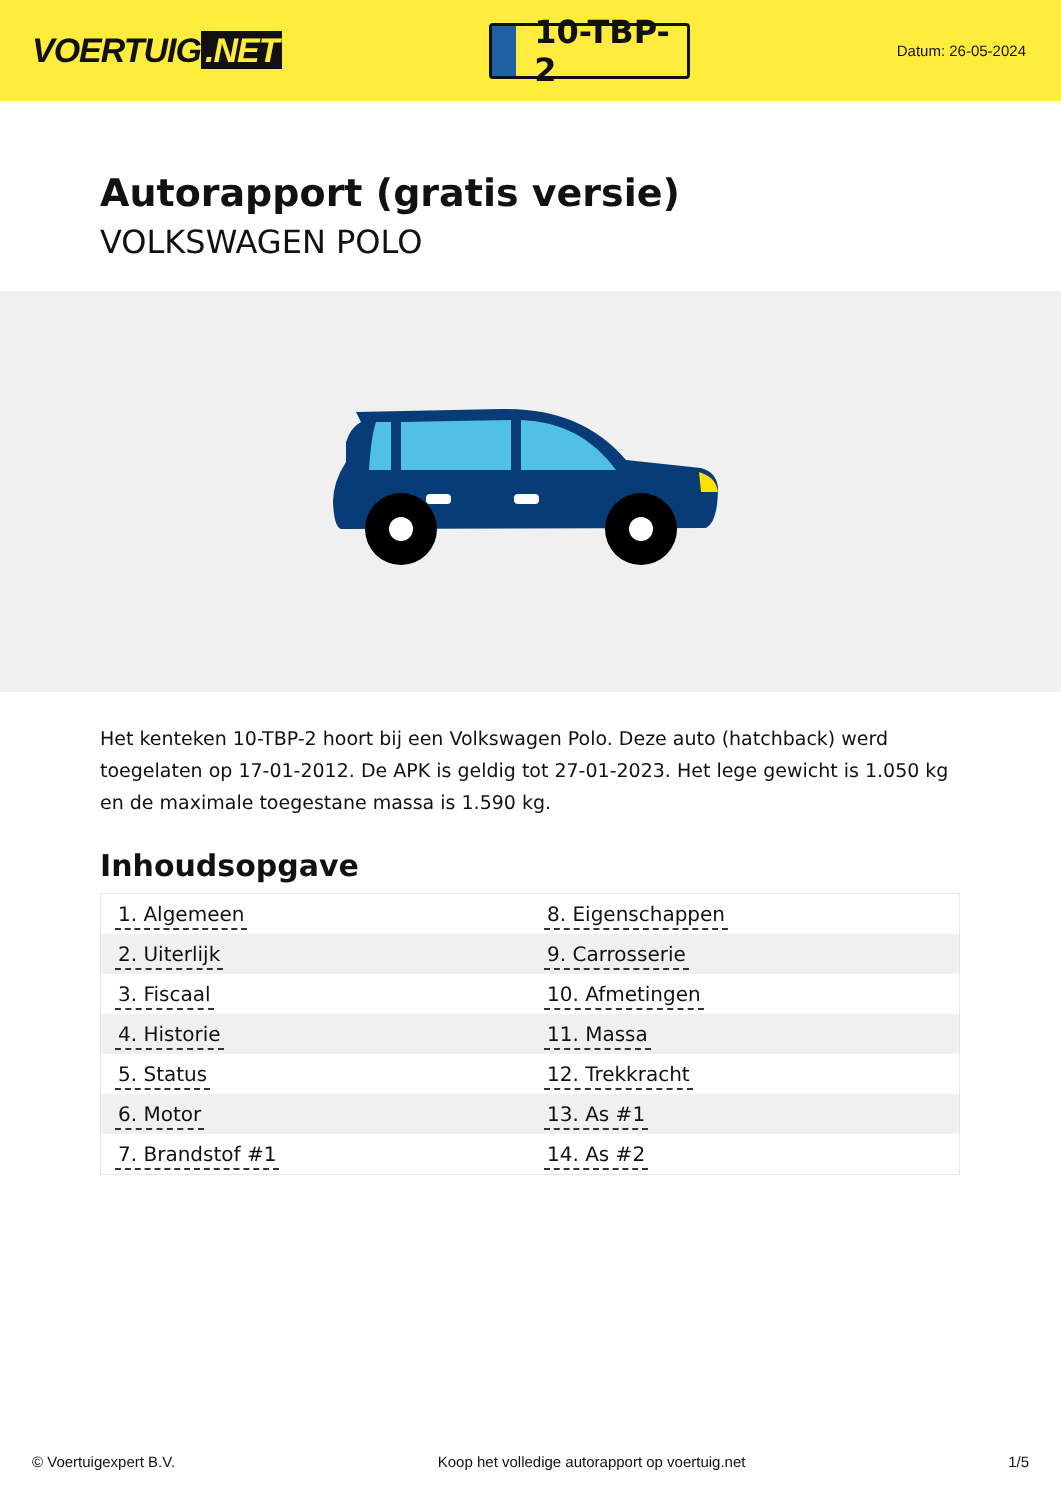VOERTUIG.NET
10-TBP-2
Datum: 26-05-2024
Autorapport (gratis versie)
VOLKSWAGEN POLO
Het kenteken 10-TBP-2 hoort bij een Volkswagen Polo. Deze auto (hatchback) werd toegelaten op 17-01-2012. De APK is geldig tot 27-01-2023. Het lege gewicht is 1.050 kg en de maximale toegestane massa is 1.590 kg.
Inhoudsopgave
| 1. Algemeen | 8. Eigenschappen |
| 2. Uiterlijk | 9. Carrosserie |
| 3. Fiscaal | 10. Afmetingen |
| 4. Historie | 11. Massa |
| 5. Status | 12. Trekkracht |
| 6. Motor | 13. As #1 |
| 7. Brandstof #1 | 14. As #2 |
© Voertuigexpert B.V. Koop het volledige autorapport op voertuig.net 1/5